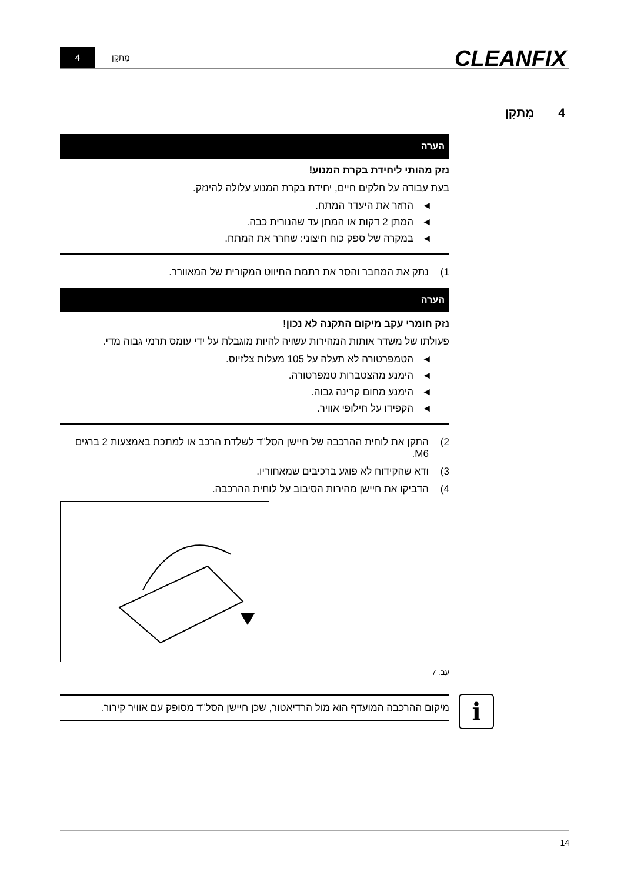4 מִתקָן CLEANFIX
4 מִתקָן
הערה
נזק מהותי ליחידת בקרת המנוע!
בעת עבודה על חלקים חיים, יחידת בקרת המנוע עלולה להינזק.
◄ החזר את היעדר המתח.
◄ המתן 2 דקות או המתן עד שהנורית כבה.
◄ במקרה של ספק כוח חיצוני: שחרר את המתח.
1) נתק את המחבר והסר את רתמת החיווט המקורית של המאוורר.
הערה
נזק חומרי עקב מיקום התקנה לא נכון!
פעולתו של משדר אותות המהירות עשויה להיות מוגבלת על ידי עומס תרמי גבוה מדי.
◄ הטמפרטורה לא תעלה על 105 מעלות צלזיוס.
◄ הימנע מהצטברות טמפרטורה.
◄ הימנע מחום קרינה גבוה.
◄ הקפידו על חילופי אוויר.
2) התקן את לוחית ההרכבה של חיישן הסל"ד לשלדת הרכב או למתכת באמצעות 2 ברגים M6.
3) ודא שהקידוח לא פוגע ברכיבים שמאחוריו.
4) הדביקו את חיישן מהירות הסיבוב על לוחית ההרכבה.
עב. 7
מיקום ההרכבה המועדף הוא מול הרדיאטור, שכן חיישן הסל"ד מסופק עם אוויר קירור.
i
14